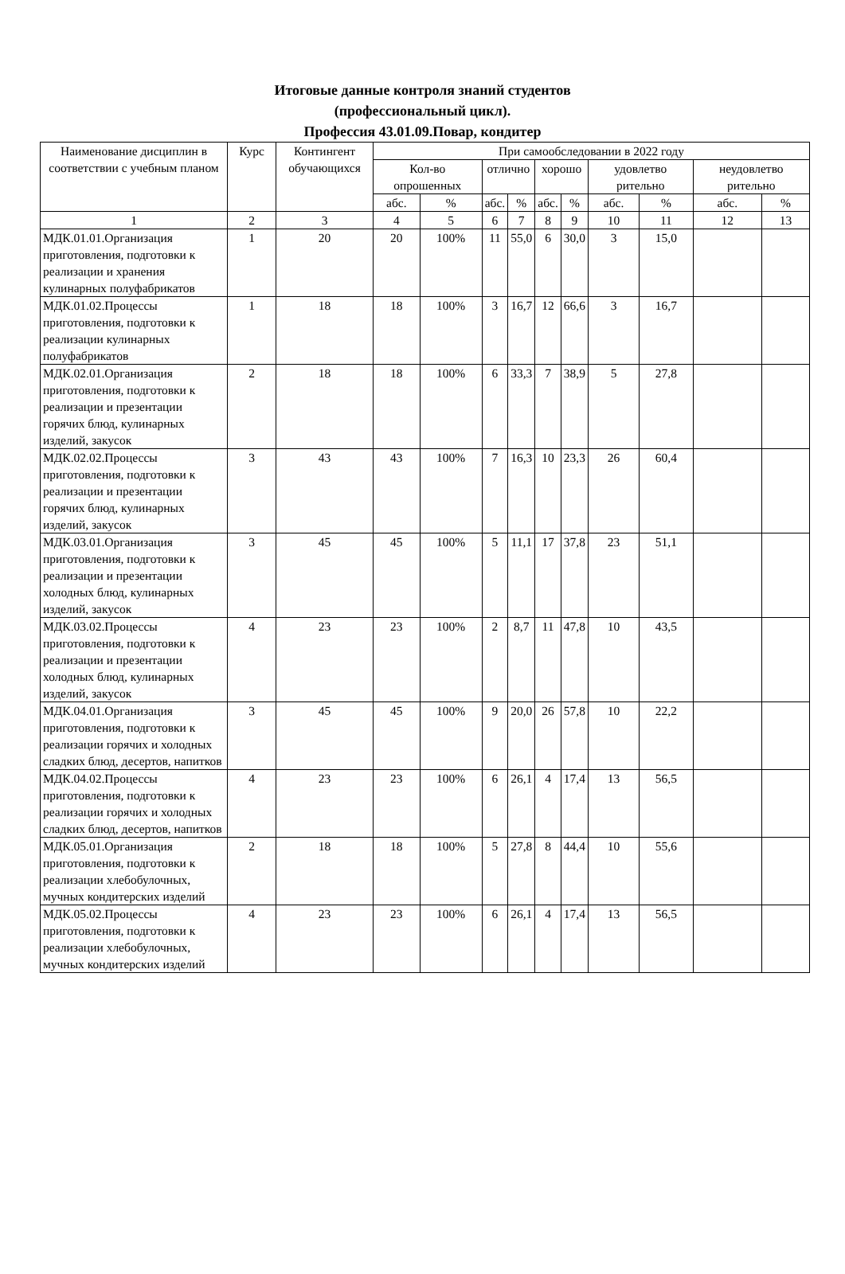Итоговые данные контроля знаний студентов
(профессиональный цикл).
Профессия 43.01.09.Повар, кондитер
| Наименование дисциплин в соответствии с учебным планом | Курс | Контингент обучающихся | При самообследовании в 2022 году | | | | | | | | | |
| --- | --- | --- | --- | --- | --- | --- | --- | --- | --- | --- | --- | --- |
| | | | Кол-во опрошенных | | отлично | | хорошо | | удовлетво рительно | | неудовлетво рительно | |
| | | | абс. | % | абс. | % | абс. | % | абс. | % | абс. | % |
| 1 | 2 | 3 | 4 | 5 | 6 | 7 | 8 | 9 | 10 | 11 | 12 | 13 |
| МДК.01.01.Организация приготовления, подготовки к реализации и хранения кулинарных полуфабрикатов | 1 | 20 | 20 | 100% | 11 | 55,0 | 6 | 30,0 | 3 | 15,0 | | |
| МДК.01.02.Процессы приготовления, подготовки к реализации кулинарных полуфабрикатов | 1 | 18 | 18 | 100% | 3 | 16,7 | 12 | 66,6 | 3 | 16,7 | | |
| МДК.02.01.Организация приготовления, подготовки к реализации и презентации горячих блюд, кулинарных изделий, закусок | 2 | 18 | 18 | 100% | 6 | 33,3 | 7 | 38,9 | 5 | 27,8 | | |
| МДК.02.02.Процессы приготовления, подготовки к реализации и презентации горячих блюд, кулинарных изделий, закусок | 3 | 43 | 43 | 100% | 7 | 16,3 | 10 | 23,3 | 26 | 60,4 | | |
| МДК.03.01.Организация приготовления, подготовки к реализации и презентации холодных блюд, кулинарных изделий, закусок | 3 | 45 | 45 | 100% | 5 | 11,1 | 17 | 37,8 | 23 | 51,1 | | |
| МДК.03.02.Процессы приготовления, подготовки к реализации и презентации холодных блюд, кулинарных изделий, закусок | 4 | 23 | 23 | 100% | 2 | 8,7 | 11 | 47,8 | 10 | 43,5 | | |
| МДК.04.01.Организация приготовления, подготовки к реализации горячих и холодных сладких блюд, десертов, напитков | 3 | 45 | 45 | 100% | 9 | 20,0 | 26 | 57,8 | 10 | 22,2 | | |
| МДК.04.02.Процессы приготовления, подготовки к реализации горячих и холодных сладких блюд, десертов, напитков | 4 | 23 | 23 | 100% | 6 | 26,1 | 4 | 17,4 | 13 | 56,5 | | |
| МДК.05.01.Организация приготовления, подготовки к реализации хлебобулочных, мучных кондитерских изделий | 2 | 18 | 18 | 100% | 5 | 27,8 | 8 | 44,4 | 10 | 55,6 | | |
| МДК.05.02.Процессы приготовления, подготовки к реализации хлебобулочных, мучных кондитерских изделий | 4 | 23 | 23 | 100% | 6 | 26,1 | 4 | 17,4 | 13 | 56,5 | | |